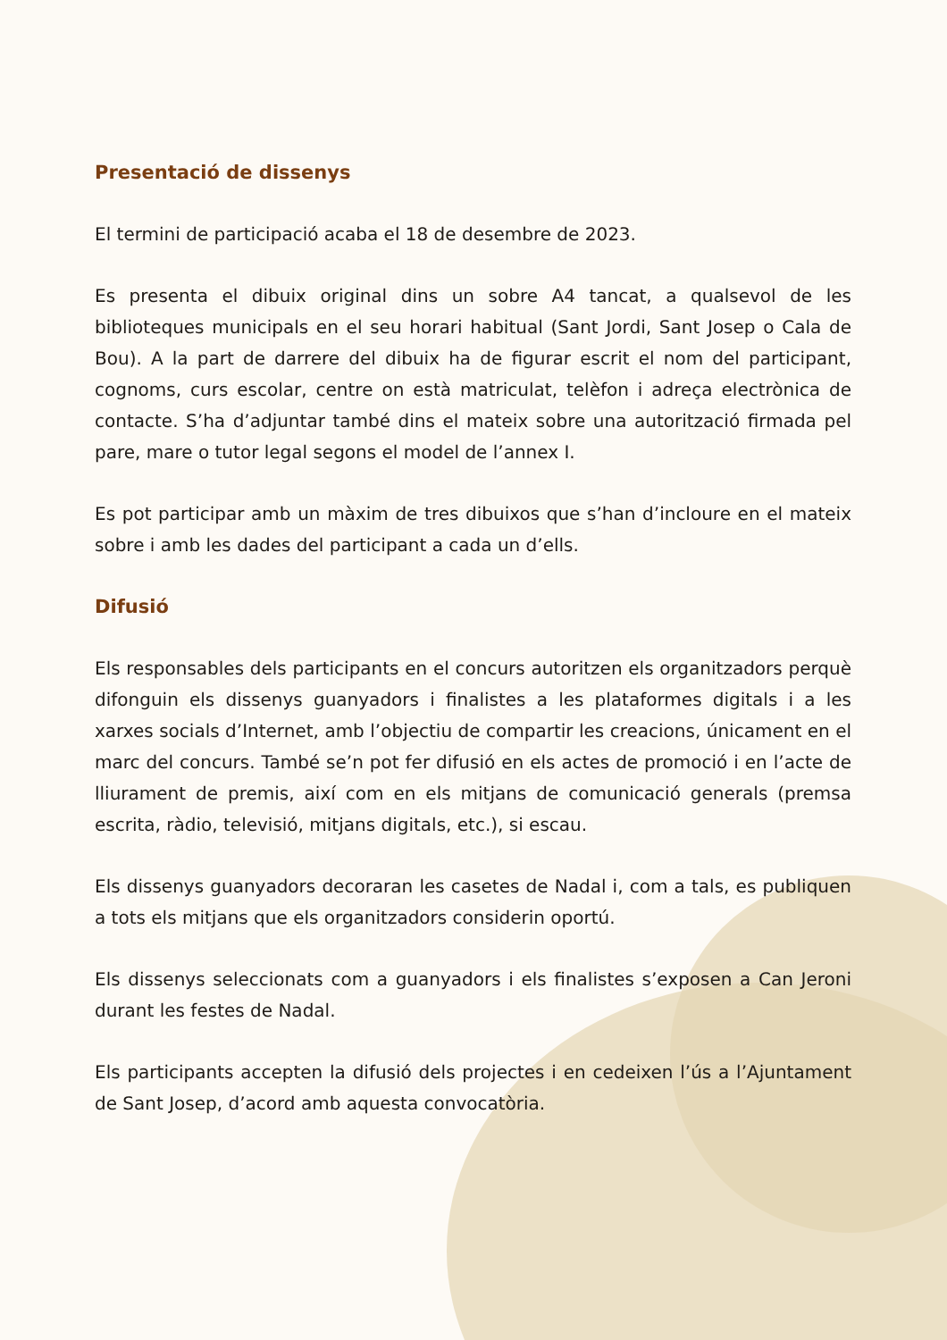Presentació de dissenys
El termini de participació acaba el 18 de desembre de 2023.
Es presenta el dibuix original dins un sobre A4 tancat, a qualsevol de les biblioteques municipals en el seu horari habitual (Sant Jordi, Sant Josep o Cala de Bou). A la part de darrere del dibuix ha de figurar escrit el nom del participant, cognoms, curs escolar, centre on està matriculat, telèfon i adreça electrònica de contacte. S’ha d’adjuntar també dins el mateix sobre una autorització firmada pel pare, mare o tutor legal segons el model de l’annex I.
Es pot participar amb un màxim de tres dibuixos que s’han d’incloure en el mateix sobre i amb les dades del participant a cada un d’ells.
Difusió
Els responsables dels participants en el concurs autoritzen els organitzadors perquè difonguin els dissenys guanyadors i finalistes a les plataformes digitals i a les xarxes socials d’Internet, amb l’objectiu de compartir les creacions, únicament en el marc del concurs. També se’n pot fer difusió en els actes de promoció i en l’acte de lliurament de premis, així com en els mitjans de comunicació generals (premsa escrita, ràdio, televisió, mitjans digitals, etc.), si escau.
Els dissenys guanyadors decoraran les casetes de Nadal i, com a tals, es publiquen a tots els mitjans que els organitzadors considerin oportú.
Els dissenys seleccionats com a guanyadors i els finalistes s’exposen a Can Jeroni durant les festes de Nadal.
Els participants accepten la difusió dels projectes i en cedeixen l’ús a l’Ajuntament de Sant Josep, d’acord amb aquesta convocatòria.